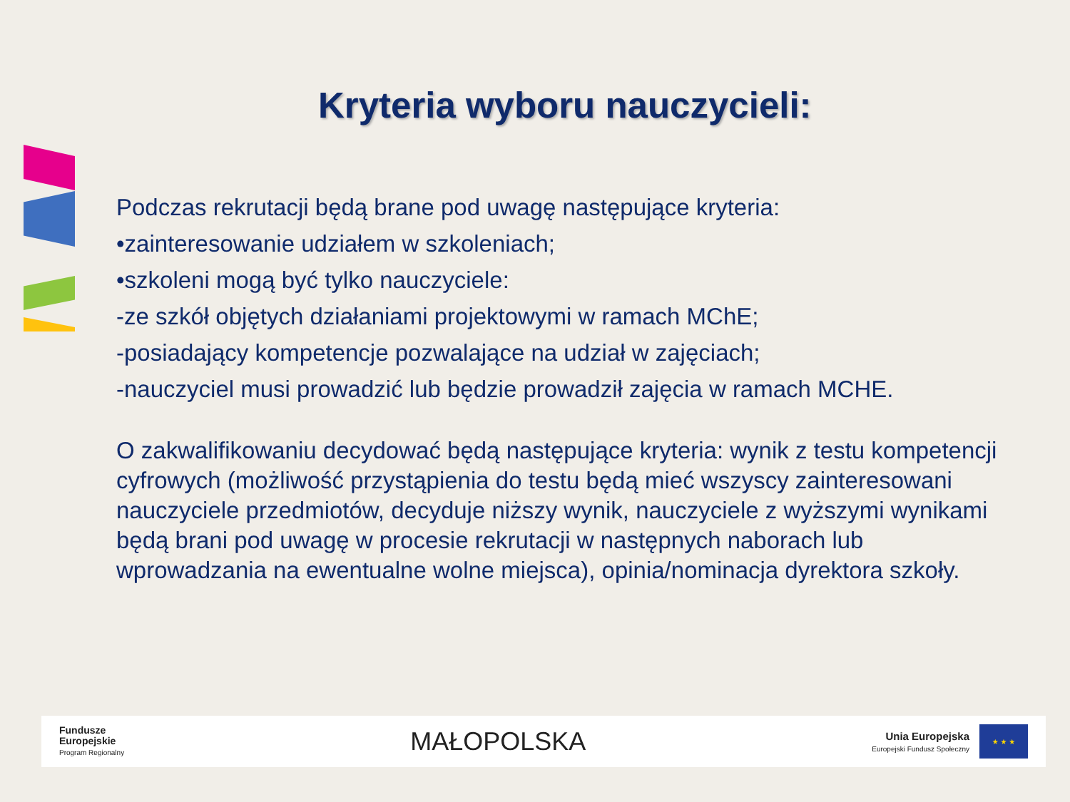Kryteria wyboru nauczycieli:
Podczas rekrutacji będą brane pod uwagę następujące kryteria:
•zainteresowanie udziałem w szkoleniach;
•szkoleni mogą być tylko nauczyciele:
-ze szkół objętych działaniami projektowymi w ramach MChE;
-posiadający kompetencje pozwalające na udział w zajęciach;
-nauczyciel musi prowadzić lub będzie prowadził zajęcia w ramach MCHE.
O zakwalifikowaniu decydować będą następujące kryteria: wynik z testu kompetencji cyfrowych (możliwość przystąpienia do testu będą mieć wszyscy zainteresowani nauczyciele przedmiotów, decyduje niższy wynik, nauczyciele z wyższymi wynikami będą brani pod uwagę w procesie rekrutacji w następnych naborach lub wprowadzania na ewentualne wolne miejsca), opinia/nominacja dyrektora szkoły.
Fundusze
Europejskie
Program Regionalny
MAŁOPOLSKA
Unia Europejska
Europejski Fundusz Społeczny
★ ★ ★